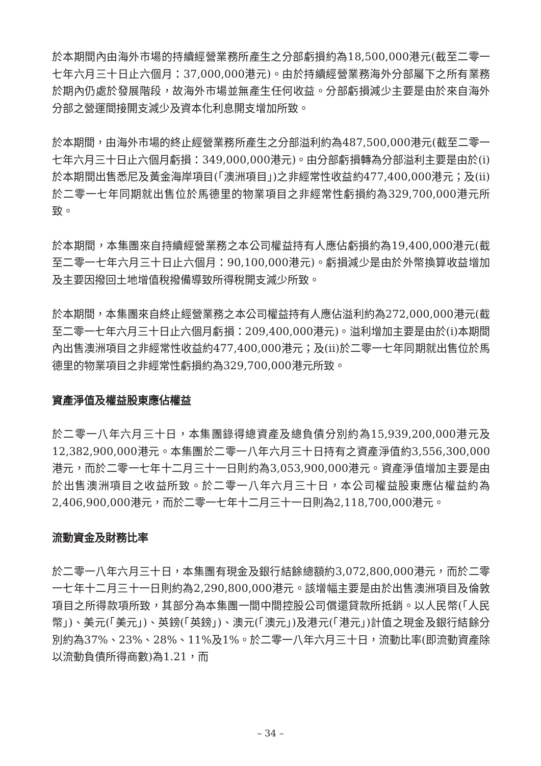於本期間內由海外市場的持續經營業務所產生之分部虧損約為18,500,000港元(截至二零一七年六月三十日止六個月：37,000,000港元)。由於持續經營業務海外分部屬下之所有業務於期內仍處於發展階段，故海外市場並無產生任何收益。分部虧損減少主要是由於來自海外分部之營運間接開支減少及資本化利息開支增加所致。
於本期間，由海外市場的終止經營業務所產生之分部溢利約為487,500,000港元(截至二零一七年六月三十日止六個月虧損：349,000,000港元)。由分部虧損轉為分部溢利主要是由於(i)於本期間出售悉尼及黃金海岸項目(「澳洲項目」)之非經常性收益約477,400,000港元；及(ii)於二零一七年同期就出售位於馬德里的物業項目之非經常性虧損約為329,700,000港元所致。
於本期間，本集團來自持續經營業務之本公司權益持有人應佔虧損約為19,400,000港元(截至二零一七年六月三十日止六個月：90,100,000港元)。虧損減少是由於外幣換算收益增加及主要因撥回土地增值稅撥備導致所得稅開支減少所致。
於本期間，本集團來自終止經營業務之本公司權益持有人應佔溢利約為272,000,000港元(截至二零一七年六月三十日止六個月虧損：209,400,000港元)。溢利增加主要是由於(i)本期間內出售澳洲項目之非經常性收益約477,400,000港元；及(ii)於二零一七年同期就出售位於馬德里的物業項目之非經常性虧損約為329,700,000港元所致。
資產淨值及權益股東應佔權益
於二零一八年六月三十日，本集團錄得總資產及總負債分別約為15,939,200,000港元及12,382,900,000港元。本集團於二零一八年六月三十日持有之資產淨值約3,556,300,000港元，而於二零一七年十二月三十一日則約為3,053,900,000港元。資產淨值增加主要是由於出售澳洲項目之收益所致。於二零一八年六月三十日，本公司權益股東應佔權益約為2,406,900,000港元，而於二零一七年十二月三十一日則為2,118,700,000港元。
流動資金及財務比率
於二零一八年六月三十日，本集團有現金及銀行結餘總額約3,072,800,000港元，而於二零一七年十二月三十一日則約為2,290,800,000港元。該增幅主要是由於出售澳洲項目及倫敦項目之所得款項所致，其部分為本集團一間中間控股公司償還貸款所抵銷。以人民幣(「人民幣」)、美元(「美元」)、英鎊(「英鎊」)、澳元(「澳元」)及港元(「港元」)計值之現金及銀行結餘分別約為37%、23%、28%、11%及1%。於二零一八年六月三十日，流動比率(即流動資產除以流動負債所得商數)為1.21，而
– 34 –